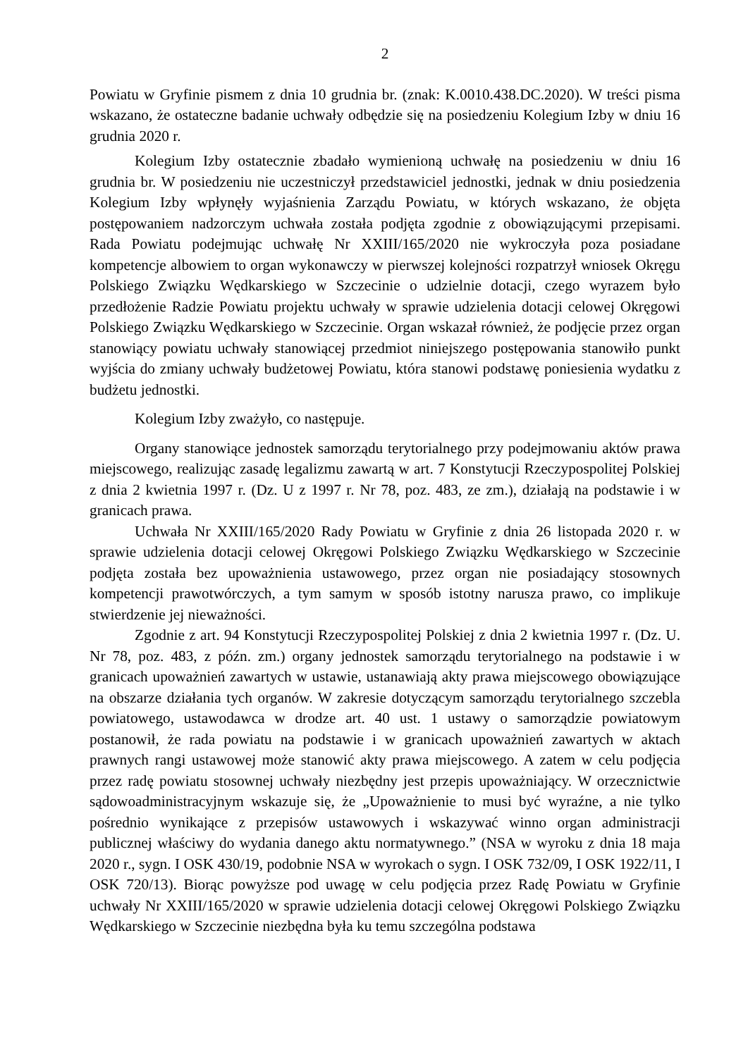2
Powiatu w Gryfinie pismem z dnia 10 grudnia br. (znak: K.0010.438.DC.2020). W treści pisma wskazano, że ostateczne badanie uchwały odbędzie się na posiedzeniu Kolegium Izby w dniu 16 grudnia 2020 r.
Kolegium Izby ostatecznie zbadało wymienioną uchwałę na posiedzeniu w dniu 16 grudnia br. W posiedzeniu nie uczestniczył przedstawiciel jednostki, jednak w dniu posiedzenia Kolegium Izby wpłynęły wyjaśnienia Zarządu Powiatu, w których wskazano, że objęta postępowaniem nadzorczym uchwała została podjęta zgodnie z obowiązującymi przepisami. Rada Powiatu podejmując uchwałę Nr XXIII/165/2020 nie wykroczyła poza posiadane kompetencje albowiem to organ wykonawczy w pierwszej kolejności rozpatrzył wniosek Okręgu Polskiego Związku Wędkarskiego w Szczecinie o udzielnie dotacji, czego wyrazem było przedłożenie Radzie Powiatu projektu uchwały w sprawie udzielenia dotacji celowej Okręgowi Polskiego Związku Wędkarskiego w Szczecinie. Organ wskazał również, że podjęcie przez organ stanowiący powiatu uchwały stanowiącej przedmiot niniejszego postępowania stanowiło punkt wyjścia do zmiany uchwały budżetowej Powiatu, która stanowi podstawę poniesienia wydatku z budżetu jednostki.
Kolegium Izby zważyło, co następuje.
Organy stanowiące jednostek samorządu terytorialnego przy podejmowaniu aktów prawa miejscowego, realizując zasadę legalizmu zawartą w art. 7 Konstytucji Rzeczypospolitej Polskiej z dnia 2 kwietnia 1997 r. (Dz. U z 1997 r. Nr 78, poz. 483, ze zm.), działają na podstawie i w granicach prawa.
Uchwała Nr XXIII/165/2020 Rady Powiatu w Gryfinie z dnia 26 listopada 2020 r. w sprawie udzielenia dotacji celowej Okręgowi Polskiego Związku Wędkarskiego w Szczecinie podjęta została bez upoważnienia ustawowego, przez organ nie posiadający stosownych kompetencji prawotwórczych, a tym samym w sposób istotny narusza prawo, co implikuje stwierdzenie jej nieważności.
Zgodnie z art. 94 Konstytucji Rzeczypospolitej Polskiej z dnia 2 kwietnia 1997 r. (Dz. U. Nr 78, poz. 483, z późn. zm.) organy jednostek samorządu terytorialnego na podstawie i w granicach upoważnień zawartych w ustawie, ustanawiają akty prawa miejscowego obowiązujące na obszarze działania tych organów. W zakresie dotyczącym samorządu terytorialnego szczebla powiatowego, ustawodawca w drodze art. 40 ust. 1 ustawy o samorządzie powiatowym postanowił, że rada powiatu na podstawie i w granicach upoważnień zawartych w aktach prawnych rangi ustawowej może stanowić akty prawa miejscowego. A zatem w celu podjęcia przez radę powiatu stosownej uchwały niezbędny jest przepis upoważniający. W orzecznictwie sądowoadministracyjnym wskazuje się, że „Upoważnienie to musi być wyraźne, a nie tylko pośrednio wynikające z przepisów ustawowych i wskazywać winno organ administracji publicznej właściwy do wydania danego aktu normatywnego.” (NSA w wyroku z dnia 18 maja 2020 r., sygn. I OSK 430/19, podobnie NSA w wyrokach o sygn. I OSK 732/09, I OSK 1922/11, I OSK 720/13). Biorąc powyższe pod uwagę w celu podjęcia przez Radę Powiatu w Gryfinie uchwały Nr XXIII/165/2020 w sprawie udzielenia dotacji celowej Okręgowi Polskiego Związku Wędkarskiego w Szczecinie niezbędna była ku temu szczególna podstawa